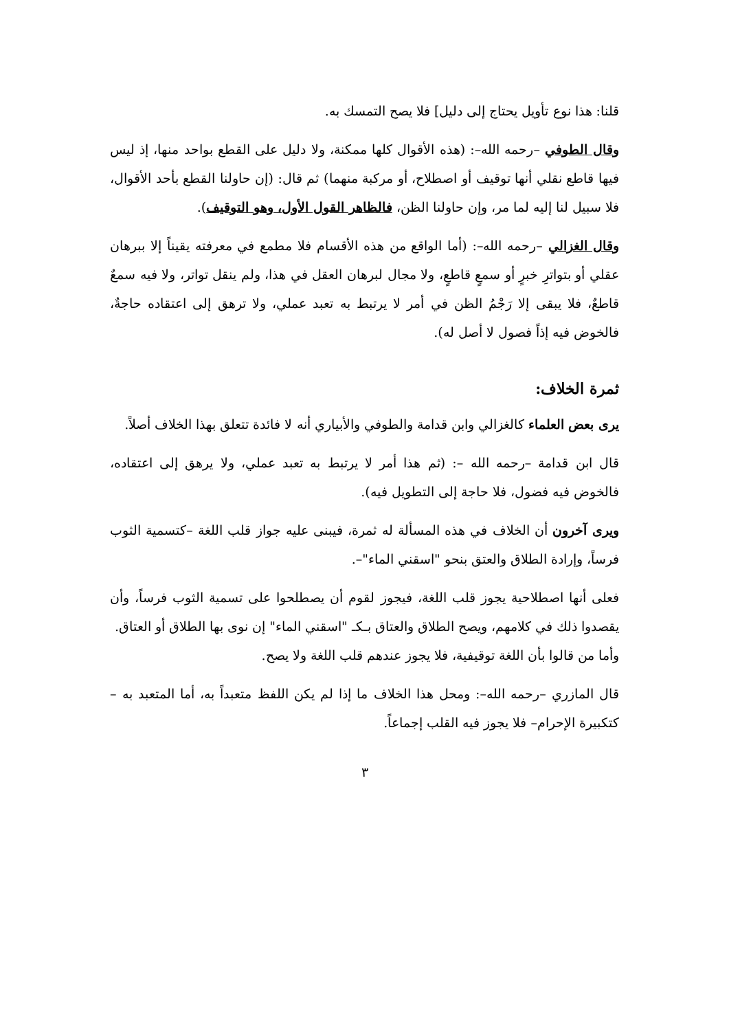قلنا: هذا نوع تأويل يحتاج إلى دليل] فلا يصح التمسك به.
وقال الطوفي –رحمه الله–: (هذه الأقوال كلها ممكنة، ولا دليل على القطع بواحد منها، إذ ليس فيها قاطع نقلي أنها توقيف أو اصطلاح، أو مركبة منهما) ثم قال: (إن حاولنا القطع بأحد الأقوال، فلا سبيل لنا إليه لما مر، وإن حاولنا الظن، فالظاهر القول الأول، وهو التوقيف).
وقال الغزالي –رحمه الله–: (أما الواقع من هذه الأقسام فلا مطمع في معرفته يقيناً إلا ببرهان عقلي أو بتواترِ خبرٍ أو سمعٍ قاطعٍ، ولا مجال لبرهان العقل في هذا، ولم ينقل تواتر، ولا فيه سمعٌ قاطعٌ، فلا يبقى إلا رَجْمُ الظن في أمر لا يرتبط به تعبد عملي، ولا ترهق إلى اعتقاده حاجةٌ، فالخوض فيه إذاً فصول لا أصل له).
ثمرة الخلاف:
يرى بعض العلماء كالغزالي وابن قدامة والطوفي والأبياري أنه لا فائدة تتعلق بهذا الخلاف أصلاً.
قال ابن قدامة –رحمه الله –: (ثم هذا أمر لا يرتبط به تعبد عملي، ولا يرهق إلى اعتقاده، فالخوض فيه فضول، فلا حاجة إلى التطويل فيه).
ويرى آخرون أن الخلاف في هذه المسألة له ثمرة، فيبنى عليه جواز قلب اللغة –كتسمية الثوب فرساً، وإرادة الطلاق والعتق بنحو "اسقني الماء"–.
فعلى أنها اصطلاحية يجوز قلب اللغة، فيجوز لقوم أن يصطلحوا على تسمية الثوب فرساً، وأن يقصدوا ذلك في كلامهم، ويصح الطلاق والعتاق بـكـ "اسقني الماء" إن نوى بها الطلاق أو العتاق.
وأما من قالوا بأن اللغة توقيفية، فلا يجوز عندهم قلب اللغة ولا يصح.
قال المازري –رحمه الله–: ومحل هذا الخلاف ما إذا لم يكن اللفظ متعبداً به، أما المتعبد به –كتكبيرة الإحرام– فلا يجوز فيه القلب إجماعاً.
٣